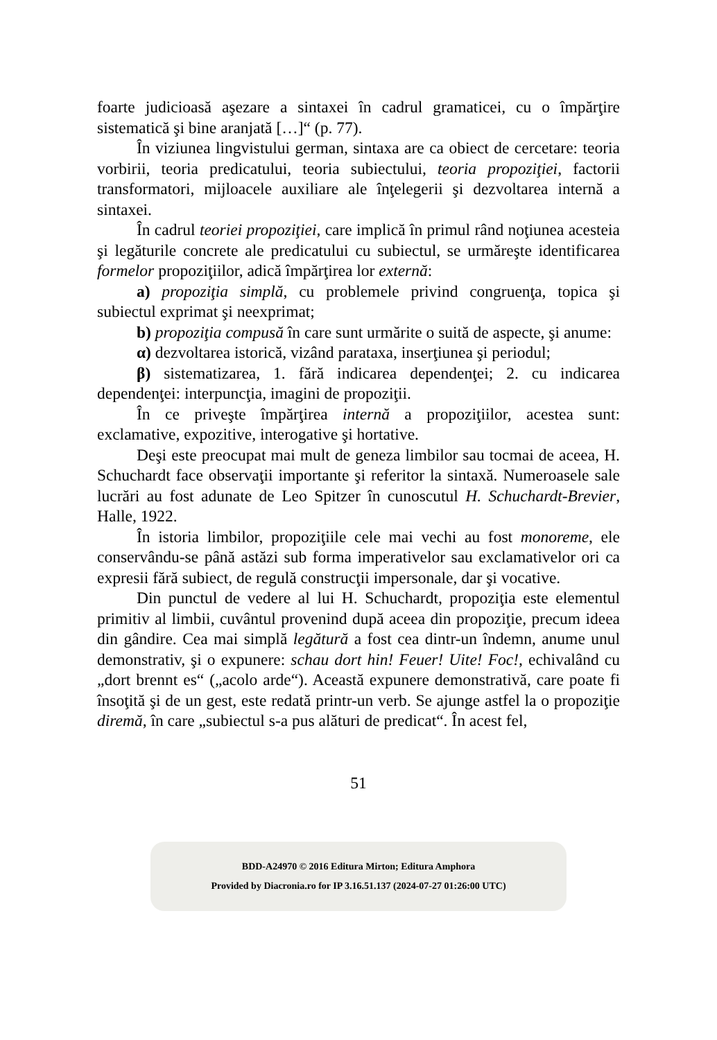foarte judicioasă aşezare a sintaxei în cadrul gramaticei, cu o împărţire sistematică şi bine aranjată […]“ (p. 77).
În viziunea lingvistului german, sintaxa are ca obiect de cercetare: teoria vorbirii, teoria predicatului, teoria subiectului, teoria propoziţiei, factorii transformatori, mijloacele auxiliare ale înţelegerii şi dezvoltarea internă a sintaxei.
În cadrul teoriei propoziţiei, care implică în primul rând noţiunea acesteia şi legăturile concrete ale predicatului cu subiectul, se urmăreşte identificarea formelor propoziţiilor, adică împărţirea lor externă:
a) propoziţia simplă, cu problemele privind congruenţa, topica şi subiectul exprimat şi neexprimat;
b) propoziţia compusă în care sunt urmărite o suită de aspecte, şi anume:
α) dezvoltarea istorică, vizând parataxa, inserţiunea şi periodul;
β) sistematizarea, 1. fără indicarea dependenţei; 2. cu indicarea dependenţei: interpuncţia, imagini de propoziţii.
În ce priveşte împărţirea internă a propoziţiilor, acestea sunt: exclamative, expozitive, interogative şi hortative.
Deşi este preocupat mai mult de geneza limbilor sau tocmai de aceea, H. Schuchardt face observaţii importante şi referitor la sintaxă. Numeroasele sale lucrări au fost adunate de Leo Spitzer în cunoscutul H. Schuchardt-Brevier, Halle, 1922.
În istoria limbilor, propoziţiile cele mai vechi au fost monoreme, ele conservându-se până astăzi sub forma imperativelor sau exclamativelor ori ca expresii fără subiect, de regulă construcţii impersonale, dar şi vocative.
Din punctul de vedere al lui H. Schuchardt, propoziţia este elementul primitiv al limbii, cuvântul provenind după aceea din propoziţie, precum ideea din gândire. Cea mai simplă legătură a fost cea dintr-un îndemn, anume unul demonstrativ, şi o expunere: schau dort hin! Feuer! Uite! Foc!, echivalând cu „dort brennt es“ („acolo arde“). Această expunere demonstrativă, care poate fi însoţită şi de un gest, este redată printr-un verb. Se ajunge astfel la o propoziţie diremă, în care „subiectul s-a pus alături de predicat“. În acest fel,
51
BDD-A24970 © 2016 Editura Mirton; Editura Amphora
Provided by Diacronia.ro for IP 3.16.51.137 (2024-07-27 01:26:00 UTC)